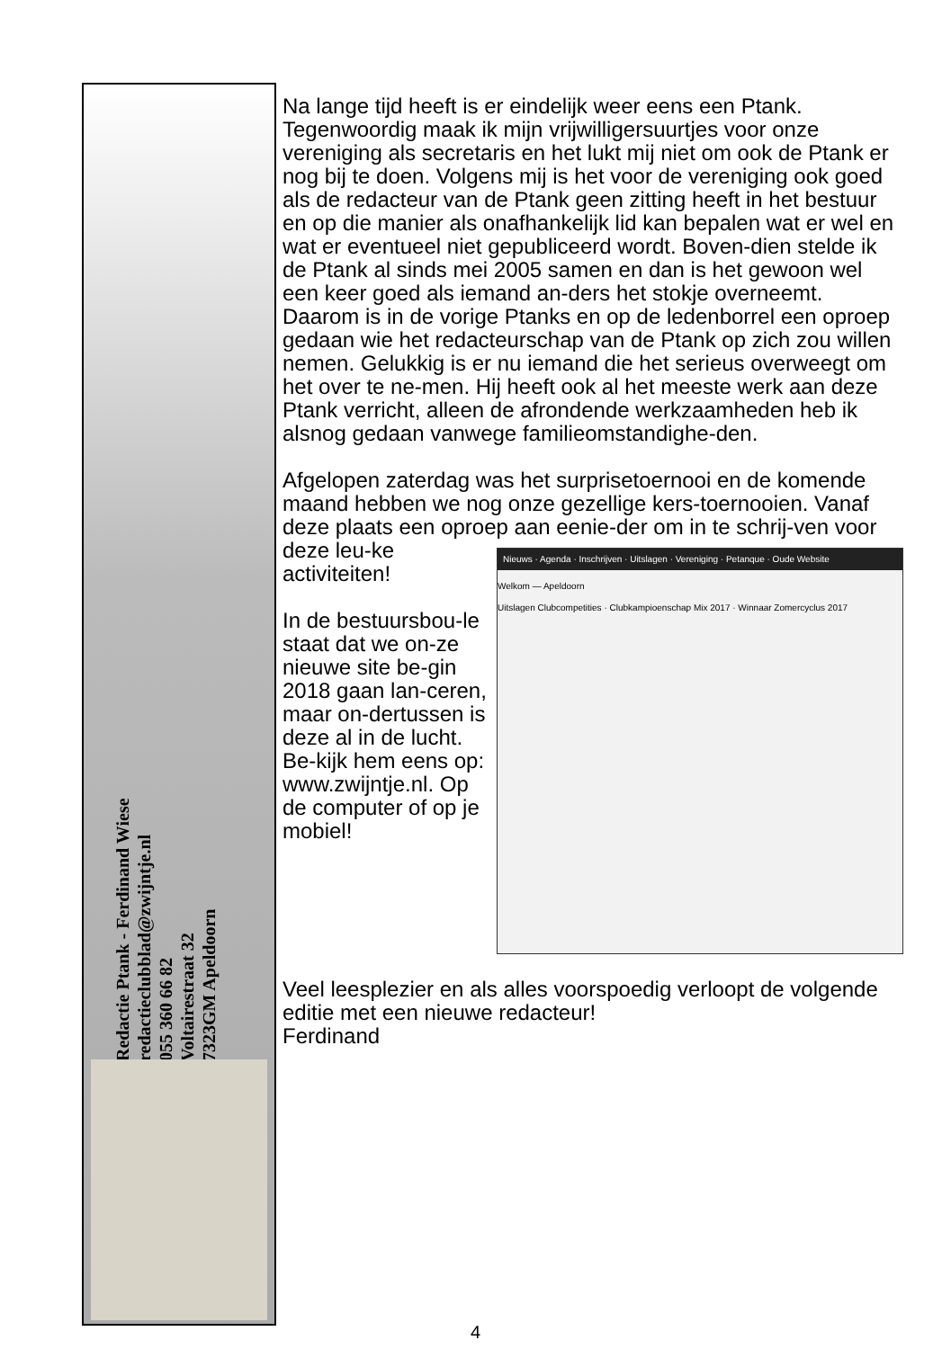Redactie Ptank - Ferdinand Wiese
redactieclubblad@zwijntje.nl
055 360 66 82
Voltairestraat 32
7323GM Apeldoorn
Na lange tijd heeft is er eindelijk weer eens een Ptank. Tegenwoordig maak ik mijn vrijwilligersuurtjes voor onze vereniging als secretaris en het lukt mij niet om ook de Ptank er nog bij te doen. Volgens mij is het voor de vereniging ook goed als de redacteur van de Ptank geen zitting heeft in het bestuur en op die manier als onafhankelijk lid kan bepalen wat er wel en wat er eventueel niet gepubliceerd wordt. Boven-dien stelde ik de Ptank al sinds mei 2005 samen en dan is het gewoon wel een keer goed als iemand an-ders het stokje overneemt.
Daarom is in de vorige Ptanks en op de ledenborrel een oproep gedaan wie het redacteurschap van de Ptank op zich zou willen nemen. Gelukkig is er nu iemand die het serieus overweegt om het over te ne-men. Hij heeft ook al het meeste werk aan deze Ptank verricht, alleen de afrondende werkzaamheden heb ik alsnog gedaan vanwege familieomstandighe-den.
Afgelopen zaterdag was het surprisetoernooi en de komende maand hebben we nog onze gezellige kers-toernooien. Vanaf deze plaats een oproep aan eenie-der om in te schrij- Nieuws · Agenda · Inschrijven · Uitslagen · Vereniging · Petanque · Oude Website
Welkom — Apeldoorn
Uitslagen Clubcompetities · Clubkampioenschap Mix 2017 · Winnaar Zomercyclus 2017 ven voor deze leu-ke activiteiten!
In de bestuursbou-le staat dat we on-ze nieuwe site be-gin 2018 gaan lan-ceren, maar on-dertussen is deze al in de lucht. Be-kijk hem eens op: www.zwijntje.nl. Op de computer of op je mobiel!
Veel leesplezier en als alles voorspoedig verloopt de volgende editie met een nieuwe redacteur!
Ferdinand
4